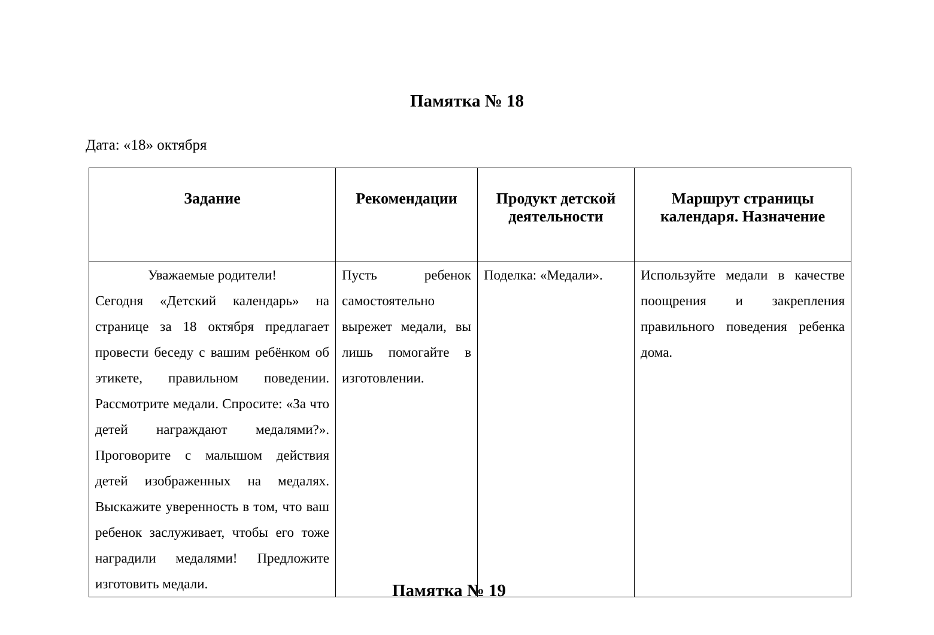Памятка № 18
Дата: «18» октября
| Задание | Рекомендации | Продукт детской деятельности | Маршрут страницы календаря. Назначение |
| --- | --- | --- | --- |
| Уважаемые родители! Сегодня «Детский календарь» на странице за 18 октября предлагает провести беседу с вашим ребёнком об этикете, правильном поведении. Рассмотрите медали. Спросите: «За что детей награждают медалями?». Проговорите с малышом действия детей изображенных на медалях. Выскажите уверенность в том, что ваш ребенок заслуживает, чтобы его тоже наградили медалями! Предложите изготовить медали. | Пусть ребенок самостоятельно вырежет медали, вы лишь помогайте в изготовлении. | Поделка: «Медали». | Используйте медали в качестве поощрения и закрепления правильного поведения ребенка дома. |
Памятка № 19